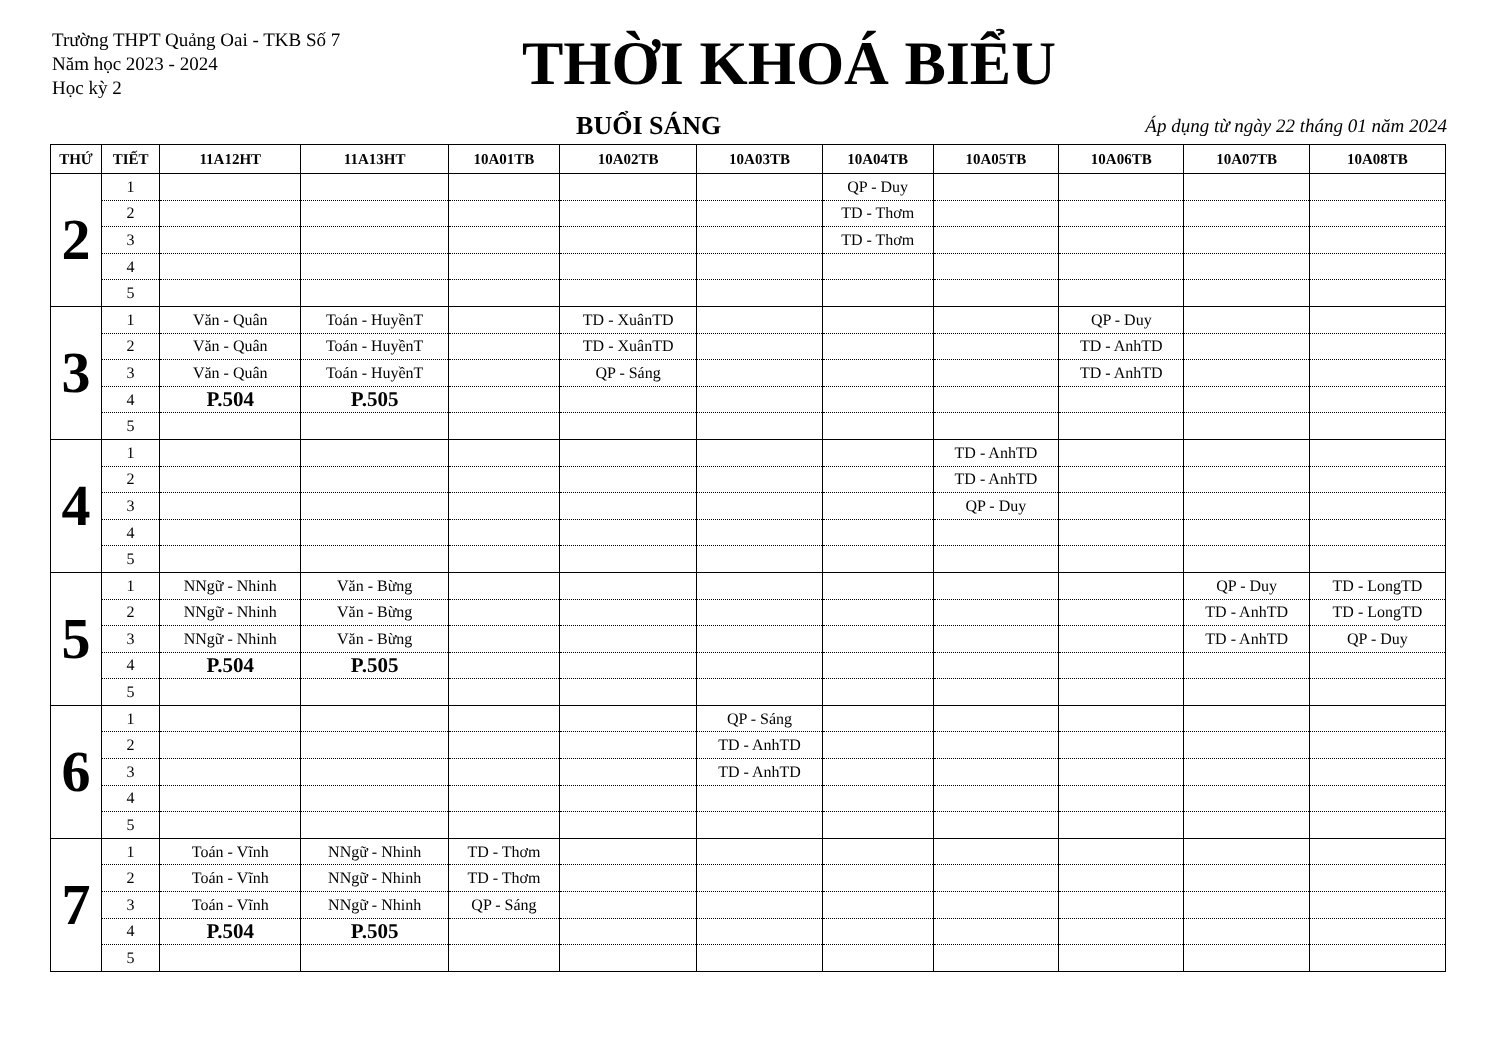Trường THPT Quảng Oai - TKB Số 7
Năm học 2023 - 2024
Học kỳ 2
THỜI KHOÁ BIỂU
BUỔI SÁNG
Áp dụng từ ngày 22 tháng 01 năm 2024
| THỨ | TIẾT | 11A12HT | 11A13HT | 10A01TB | 10A02TB | 10A03TB | 10A04TB | 10A05TB | 10A06TB | 10A07TB | 10A08TB |
| --- | --- | --- | --- | --- | --- | --- | --- | --- | --- | --- | --- |
| 2 | 1 | | | | | | QP - Duy | | | | |
| | 2 | | | | | | TD - Thơm | | | | |
| | 3 | | | | | | TD - Thơm | | | | |
| | 4 | | | | | | | | | | |
| | 5 | | | | | | | | | | |
| 3 | 1 | Văn - Quân | Toán - HuyềnT | | TD - XuânTD | | | | QP - Duy | | |
| | 2 | Văn - Quân | Toán - HuyềnT | | TD - XuânTD | | | | TD - AnhTD | | |
| | 3 | Văn - Quân | Toán - HuyềnT | | QP - Sáng | | | | TD - AnhTD | | |
| | 4 | P.504 | P.505 | | | | | | | | |
| | 5 | | | | | | | | | | |
| 4 | 1 | | | | | | | TD - AnhTD | | | |
| | 2 | | | | | | | TD - AnhTD | | | |
| | 3 | | | | | | | QP - Duy | | | |
| | 4 | | | | | | | | | | |
| | 5 | | | | | | | | | | |
| 5 | 1 | NNgữ - Nhinh | Văn - Bừng | | | | | | | QP - Duy | TD - LongTD |
| | 2 | NNgữ - Nhinh | Văn - Bừng | | | | | | | TD - AnhTD | TD - LongTD |
| | 3 | NNgữ - Nhinh | Văn - Bừng | | | | | | | TD - AnhTD | QP - Duy |
| | 4 | P.504 | P.505 | | | | | | | | |
| | 5 | | | | | | | | | | |
| 6 | 1 | | | | | QP - Sáng | | | | | |
| | 2 | | | | | TD - AnhTD | | | | | |
| | 3 | | | | | TD - AnhTD | | | | | |
| | 4 | | | | | | | | | | |
| | 5 | | | | | | | | | | |
| 7 | 1 | Toán - Vĩnh | NNgữ - Nhinh | TD - Thơm | | | | | | | |
| | 2 | Toán - Vĩnh | NNgữ - Nhinh | TD - Thơm | | | | | | | |
| | 3 | Toán - Vĩnh | NNgữ - Nhinh | QP - Sáng | | | | | | | |
| | 4 | P.504 | P.505 | | | | | | | | |
| | 5 | | | | | | | | | | |